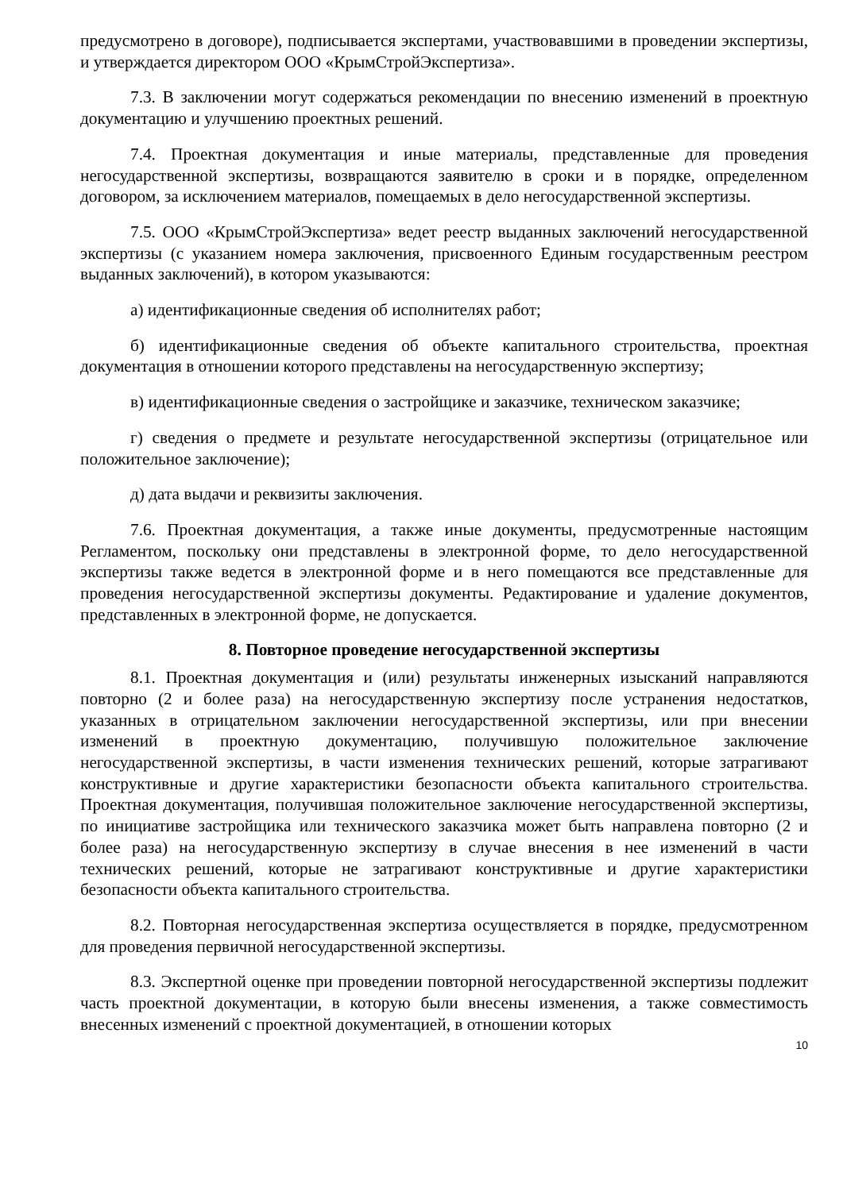предусмотрено в договоре), подписывается экспертами, участвовавшими в проведении экспертизы, и утверждается директором ООО «КрымСтройЭкспертиза».
7.3. В заключении могут содержаться рекомендации по внесению изменений в проектную документацию и улучшению проектных решений.
7.4. Проектная документация и иные материалы, представленные для проведения негосударственной экспертизы, возвращаются заявителю в сроки и в порядке, определенном договором, за исключением материалов, помещаемых в дело негосударственной экспертизы.
7.5. ООО «КрымСтройЭкспертиза» ведет реестр выданных заключений негосударственной экспертизы (с указанием номера заключения, присвоенного Единым государственным реестром выданных заключений), в котором указываются:
а) идентификационные сведения об исполнителях работ;
б) идентификационные сведения об объекте капитального строительства, проектная документация в отношении которого представлены на негосударственную экспертизу;
в) идентификационные сведения о застройщике и заказчике, техническом заказчике;
г) сведения о предмете и результате негосударственной экспертизы (отрицательное или положительное заключение);
д) дата выдачи и реквизиты заключения.
7.6. Проектная документация, а также иные документы, предусмотренные настоящим Регламентом, поскольку они представлены в электронной форме, то дело негосударственной экспертизы также ведется в электронной форме и в него помещаются все представленные для проведения негосударственной экспертизы документы. Редактирование и удаление документов, представленных в электронной форме, не допускается.
8. Повторное проведение негосударственной экспертизы
8.1. Проектная документация и (или) результаты инженерных изысканий направляются повторно (2 и более раза) на негосударственную экспертизу после устранения недостатков, указанных в отрицательном заключении негосударственной экспертизы, или при внесении изменений в проектную документацию, получившую положительное заключение негосударственной экспертизы, в части изменения технических решений, которые затрагивают конструктивные и другие характеристики безопасности объекта капитального строительства. Проектная документация, получившая положительное заключение негосударственной экспертизы, по инициативе застройщика или технического заказчика может быть направлена повторно (2 и более раза) на негосударственную экспертизу в случае внесения в нее изменений в части технических решений, которые не затрагивают конструктивные и другие характеристики безопасности объекта капитального строительства.
8.2. Повторная негосударственная экспертиза осуществляется в порядке, предусмотренном для проведения первичной негосударственной экспертизы.
8.3. Экспертной оценке при проведении повторной негосударственной экспертизы подлежит часть проектной документации, в которую были внесены изменения, а также совместимость внесенных изменений с проектной документацией, в отношении которых
10